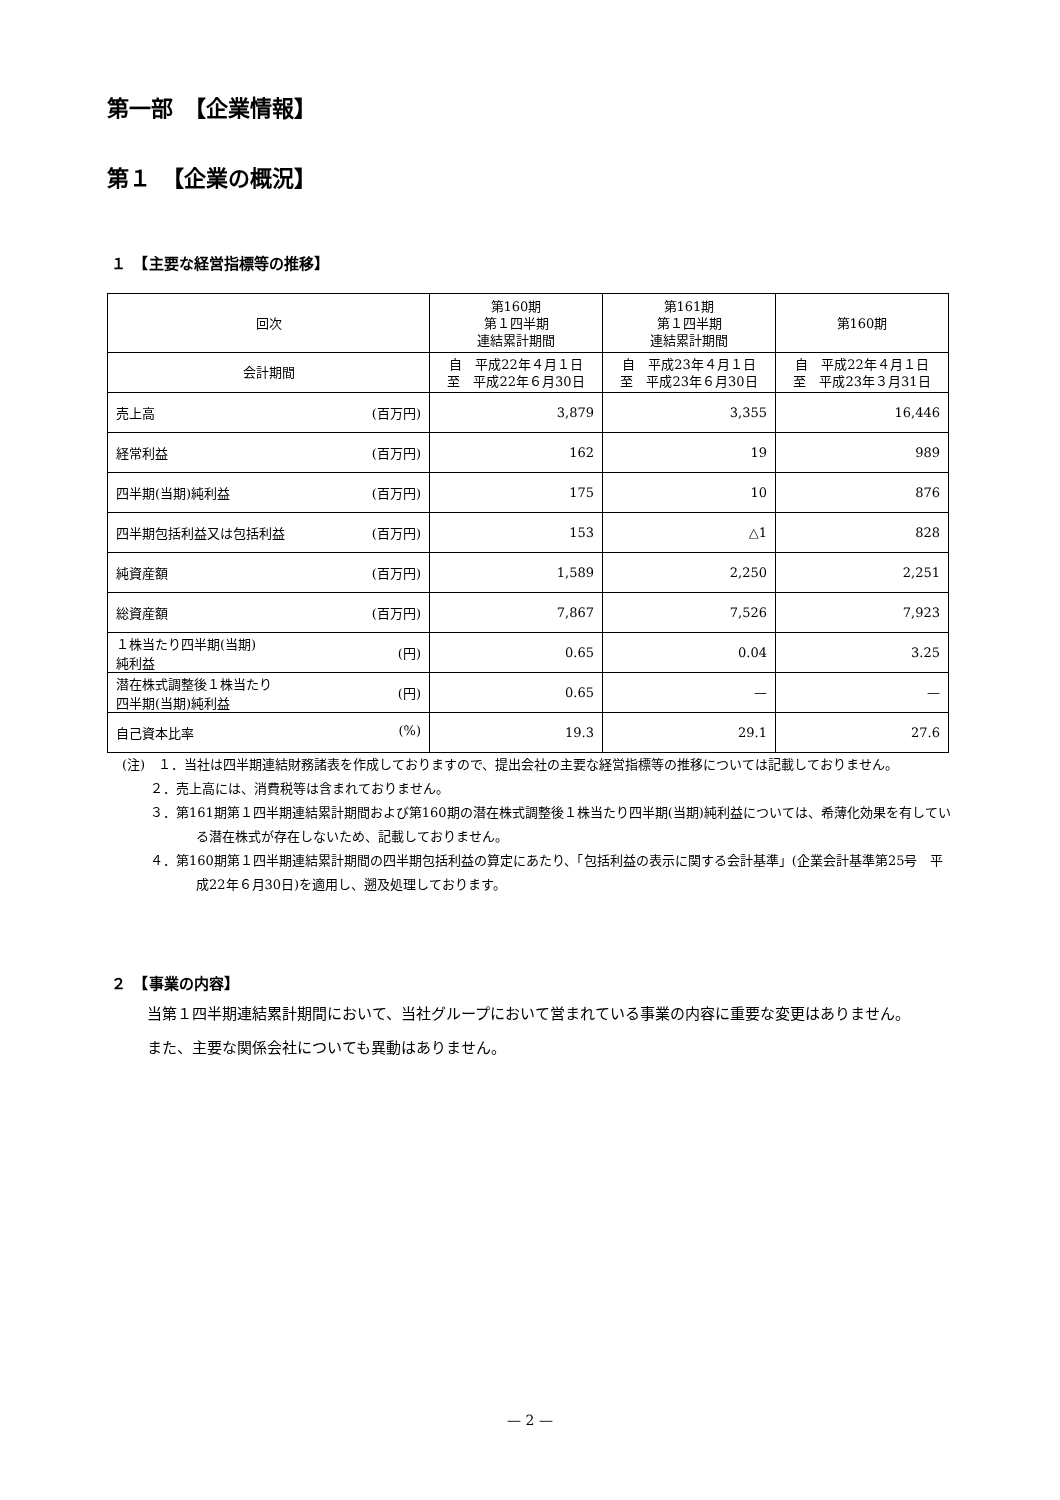第一部　【企業情報】
第１　【企業の概況】
１　【主要な経営指標等の推移】
| 回次 | 第160期 第１四半期 連結累計期間 | 第161期 第１四半期 連結累計期間 | 第160期 |
| --- | --- | --- | --- |
| 会計期間 | 自 平成22年４月１日 至 平成22年６月30日 | 自 平成23年４月１日 至 平成23年６月30日 | 自 平成22年４月１日 至 平成23年３月31日 |
| 売上高 (百万円) | 3,879 | 3,355 | 16,446 |
| 経常利益 (百万円) | 162 | 19 | 989 |
| 四半期(当期)純利益 (百万円) | 175 | 10 | 876 |
| 四半期包括利益又は包括利益 (百万円) | 153 | △1 | 828 |
| 純資産額 (百万円) | 1,589 | 2,250 | 2,251 |
| 総資産額 (百万円) | 7,867 | 7,526 | 7,923 |
| １株当たり四半期(当期) 純利益 (円) | 0.65 | 0.04 | 3.25 |
| 潜在株式調整後１株当たり 四半期(当期)純利益 (円) | 0.65 | — | — |
| 自己資本比率 (%) | 19.3 | 29.1 | 27.6 |
(注)　１．当社は四半期連結財務諸表を作成しておりますので、提出会社の主要な経営指標等の推移については記載しておりません。
２．売上高には、消費税等は含まれておりません。
３．第161期第１四半期連結累計期間および第160期の潜在株式調整後１株当たり四半期(当期)純利益については、希薄化効果を有している潜在株式が存在しないため、記載しておりません。
４．第160期第１四半期連結累計期間の四半期包括利益の算定にあたり、「包括利益の表示に関する会計基準」(企業会計基準第25号　平成22年６月30日)を適用し、遡及処理しております。
２　【事業の内容】
当第１四半期連結累計期間において、当社グループにおいて営まれている事業の内容に重要な変更はありません。
また、主要な関係会社についても異動はありません。
— 2 —